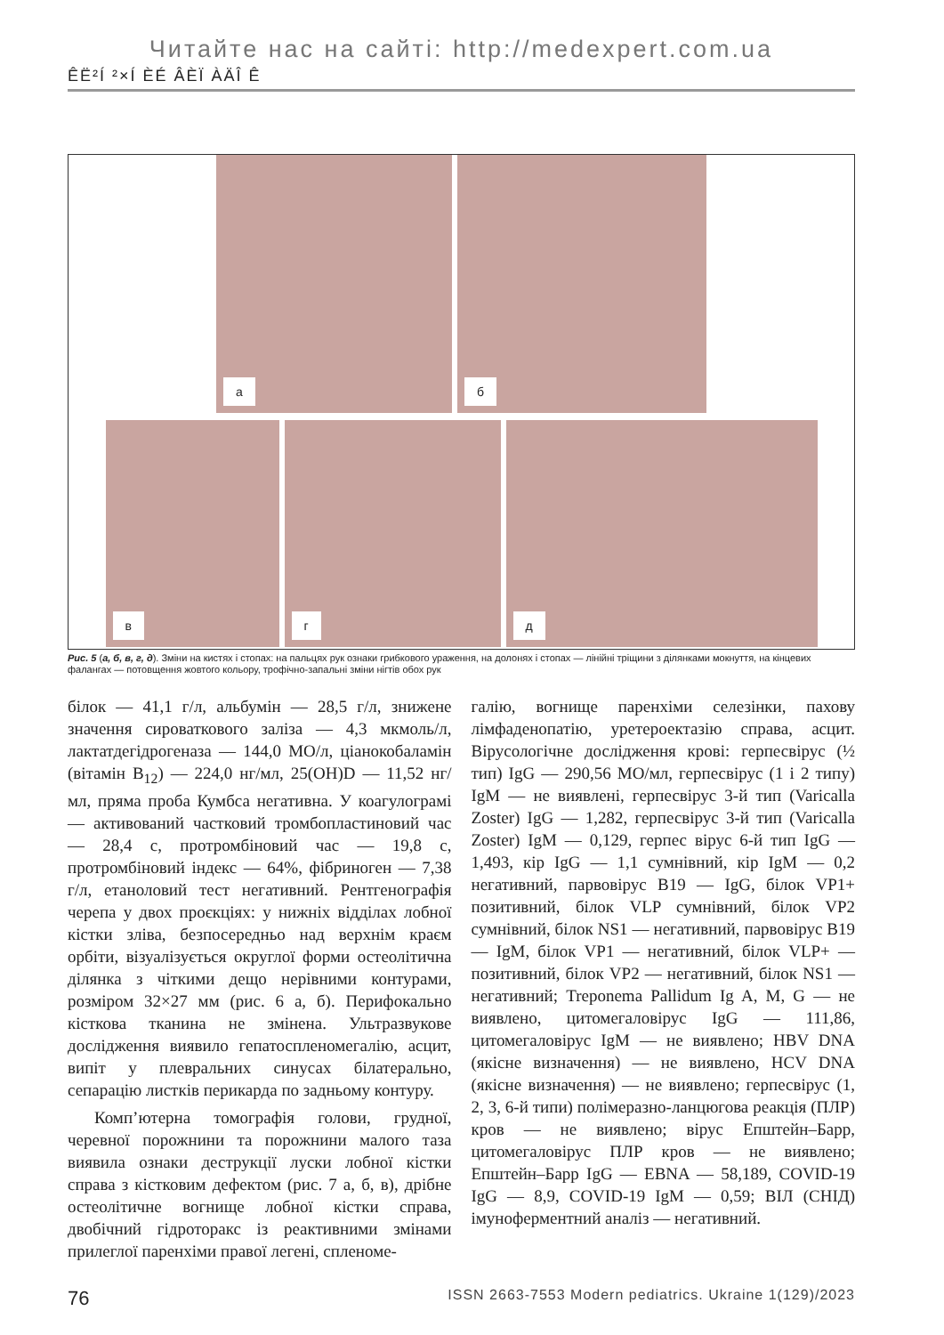Читайте нас на сайті: http://medexpert.com.ua
ÊË²Í ²×Í ÈÉ ÂÈÏ ÀÄÎ Ê
а
б
в
г
д
Рис. 5 (а, б, в, г, д). Зміни на кистях і стопах: на пальцях рук ознаки грибкового ураження, на долонях і стопах — лінійні тріщини з ділянками мокнуття, на кінцевих фалангах — потовщення жовтого кольору, трофічно-запальні зміни нігтів обох рук
білок — 41,1 г/л, альбумін — 28,5 г/л, знижене значення сироваткового заліза — 4,3 мкмоль/л, лактатдегідрогеназа — 144,0 МО/л, ціанокобаламін (вітамін B<sub>12</sub>) — 224,0 нг/мл, 25(OH)D — 11,52 нг/мл, пряма проба Кумбса негативна. У коагулограмі — активований частковий тромбопластиновий час — 28,4 с, протромбіновий час — 19,8 с, протромбіновий індекс — 64%, фібриноген — 7,38 г/л, етаноловий тест негативний. Рентгенографія черепа у двох проєкціях: у нижніх відділах лобної кістки зліва, безпосередньо над верхнім краєм орбіти, візуалізується округлої форми остеолітична ділянка з чіткими дещо нерівними контурами, розміром 32×27 мм (рис. 6 а, б). Перифокально кісткова тканина не змінена. Ультразвукове дослідження виявило гепатоспленомегалію, асцит, випіт у плевральних синусах білатерально, сепарацію листків перикарда по задньому контуру.
Комп’ютерна томографія голови, грудної, черевної порожнини та порожнини малого таза виявила ознаки деструкції луски лобної кістки справа з кістковим дефектом (рис. 7 а, б, в), дрібне остеолітичне вогнище лобної кістки справа, двобічний гідроторакс із реактивними змінами прилеглої паренхіми правої легені, спленоме-
галію, вогнище паренхіми селезінки, пахову лімфаденопатію, уретероектазію справа, асцит. Вірусологічне дослідження крові: герпесвірус (½ тип) IgG — 290,56 МО/мл, герпесвірус (1 і 2 типу) IgM — не виявлені, герпесвірус 3-й тип (Varicalla Zoster) IgG — 1,282, герпесвірус 3-й тип (Varicalla Zoster) IgM — 0,129, герпес вірус 6-й тип IgG — 1,493, кір IgG — 1,1 сумнівний, кір IgM — 0,2 негативний, парвовірус B19 — IgG, білок VP1+ позитивний, білок VLP сумнівний, білок VP2 сумнівний, білок NS1 — негативний, парвовірус B19 — IgM, білок VP1 — негативний, білок VLP+ — позитивний, білок VP2 — негативний, білок NS1 — негативний; Treponema Pallidum Ig A, M, G — не виявлено, цитомегаловірус IgG — 111,86, цитомегаловірус IgM — не виявлено; HBV DNA (якісне визначення) — не виявлено, HCV DNA (якісне визначення) — не виявлено; герпесвірус (1, 2, 3, 6-й типи) полімеразно-ланцюгова реакція (ПЛР) кров — не виявлено; вірус Епштейн–Барр, цитомегаловірус ПЛР кров — не виявлено; Епштейн–Барр IgG — EBNA — 58,189, COVID-19 IgG — 8,9, COVID-19 IgM — 0,59; ВІЛ (СНІД) імуноферментний аналіз — негативний.
76 ISSN 2663-7553 Modern pediatrics. Ukraine 1(129)/2023